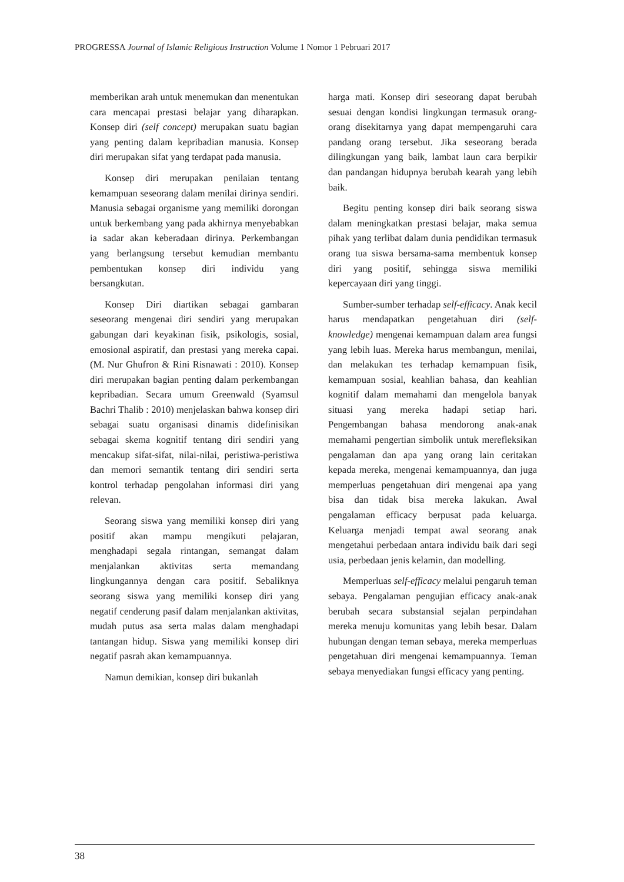PROGRESSA Journal of Islamic Religious Instruction Volume 1 Nomor 1 Pebruari 2017
memberikan arah untuk menemukan dan menentukan cara mencapai prestasi belajar yang diharapkan. Konsep diri (self concept) merupakan suatu bagian yang penting dalam kepribadian manusia. Konsep diri merupakan sifat yang terdapat pada manusia.
Konsep diri merupakan penilaian tentang kemampuan seseorang dalam menilai dirinya sendiri. Manusia sebagai organisme yang memiliki dorongan untuk berkembang yang pada akhirnya menyebabkan ia sadar akan keberadaan dirinya. Perkembangan yang berlangsung tersebut kemudian membantu pembentukan konsep diri individu yang bersangkutan.
Konsep Diri diartikan sebagai gambaran seseorang mengenai diri sendiri yang merupakan gabungan dari keyakinan fisik, psikologis, sosial, emosional aspiratif, dan prestasi yang mereka capai. (M. Nur Ghufron & Rini Risnawati : 2010). Konsep diri merupakan bagian penting dalam perkembangan kepribadian. Secara umum Greenwald (Syamsul Bachri Thalib : 2010) menjelaskan bahwa konsep diri sebagai suatu organisasi dinamis didefinisikan sebagai skema kognitif tentang diri sendiri yang mencakup sifat-sifat, nilai-nilai, peristiwa-peristiwa dan memori semantik tentang diri sendiri serta kontrol terhadap pengolahan informasi diri yang relevan.
Seorang siswa yang memiliki konsep diri yang positif akan mampu mengikuti pelajaran, menghadapi segala rintangan, semangat dalam menjalankan aktivitas serta memandang lingkungannya dengan cara positif. Sebaliknya seorang siswa yang memiliki konsep diri yang negatif cenderung pasif dalam menjalankan aktivitas, mudah putus asa serta malas dalam menghadapi tantangan hidup. Siswa yang memiliki konsep diri negatif pasrah akan kemampuannya.
Namun demikian, konsep diri bukanlah
harga mati. Konsep diri seseorang dapat berubah sesuai dengan kondisi lingkungan termasuk orang-orang disekitarnya yang dapat mempengaruhi cara pandang orang tersebut. Jika seseorang berada dilingkungan yang baik, lambat laun cara berpikir dan pandangan hidupnya berubah kearah yang lebih baik.
Begitu penting konsep diri baik seorang siswa dalam meningkatkan prestasi belajar, maka semua pihak yang terlibat dalam dunia pendidikan termasuk orang tua siswa bersama-sama membentuk konsep diri yang positif, sehingga siswa memiliki kepercayaan diri yang tinggi.
Sumber-sumber terhadap self-efficacy. Anak kecil harus mendapatkan pengetahuan diri (self-knowledge) mengenai kemampuan dalam area fungsi yang lebih luas. Mereka harus membangun, menilai, dan melakukan tes terhadap kemampuan fisik, kemampuan sosial, keahlian bahasa, dan keahlian kognitif dalam memahami dan mengelola banyak situasi yang mereka hadapi setiap hari. Pengembangan bahasa mendorong anak-anak memahami pengertian simbolik untuk merefleksikan pengalaman dan apa yang orang lain ceritakan kepada mereka, mengenai kemampuannya, dan juga memperluas pengetahuan diri mengenai apa yang bisa dan tidak bisa mereka lakukan. Awal pengalaman efficacy berpusat pada keluarga. Keluarga menjadi tempat awal seorang anak mengetahui perbedaan antara individu baik dari segi usia, perbedaan jenis kelamin, dan modelling.
Memperluas self-efficacy melalui pengaruh teman sebaya. Pengalaman pengujian efficacy anak-anak berubah secara substansial sejalan perpindahan mereka menuju komunitas yang lebih besar. Dalam hubungan dengan teman sebaya, mereka memperluas pengetahuan diri mengenai kemampuannya. Teman sebaya menyediakan fungsi efficacy yang penting.
38